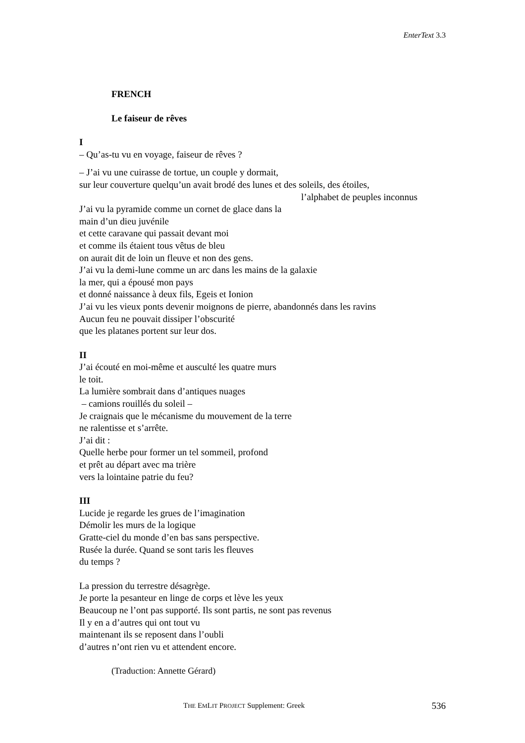EnterText 3.3
FRENCH
Le faiseur de rêves
I
– Qu’as-tu vu en voyage, faiseur de rêves ?
– J’ai vu une cuirasse de tortue, un couple y dormait,
sur leur couverture quelqu’un avait brodé des lunes et des soleils, des étoiles,
l’alphabet de peuples inconnus
J’ai vu la pyramide comme un cornet de glace dans la
main d’un dieu juvénile
et cette caravane qui passait devant moi
et comme ils étaient tous vêtus de bleu
on aurait dit de loin un fleuve et non des gens.
J’ai vu la demi-lune comme un arc dans les mains de la galaxie
la mer, qui a épousé mon pays
et donné naissance à deux fils, Egeis et Ionion
J’ai vu les vieux ponts devenir moignons de pierre, abandonnés dans les ravins
Aucun feu ne pouvait dissiper l’obscurité
que les platanes portent sur leur dos.
II
J’ai écouté en moi-même et ausculté les quatre murs
le toit.
La lumière sombrait dans d’antiques nuages
– camions rouillés du soleil –
Je craignais que le mécanisme du mouvement de la terre
ne ralentisse et s’arrête.
J’ai dit :
Quelle herbe pour former un tel sommeil, profond
et prêt au départ avec ma trière
vers la lointaine patrie du feu?
III
Lucide je regarde les grues de l’imagination
Démolir les murs de la logique
Gratte-ciel du monde d’en bas sans perspective.
Rusée la durée. Quand se sont taris les fleuves
du temps ?
La pression du terrestre désagrège.
Je porte la pesanteur en linge de corps et lève les yeux
Beaucoup ne l’ont pas supporté. Ils sont partis, ne sont pas revenus
Il y en a d’autres qui ont tout vu
maintenant ils se reposent dans l’oubli
d’autres n’ont rien vu et attendent encore.
(Traduction: Annette Gérard)
THE EMLIT PROJECT Supplement: Greek 536